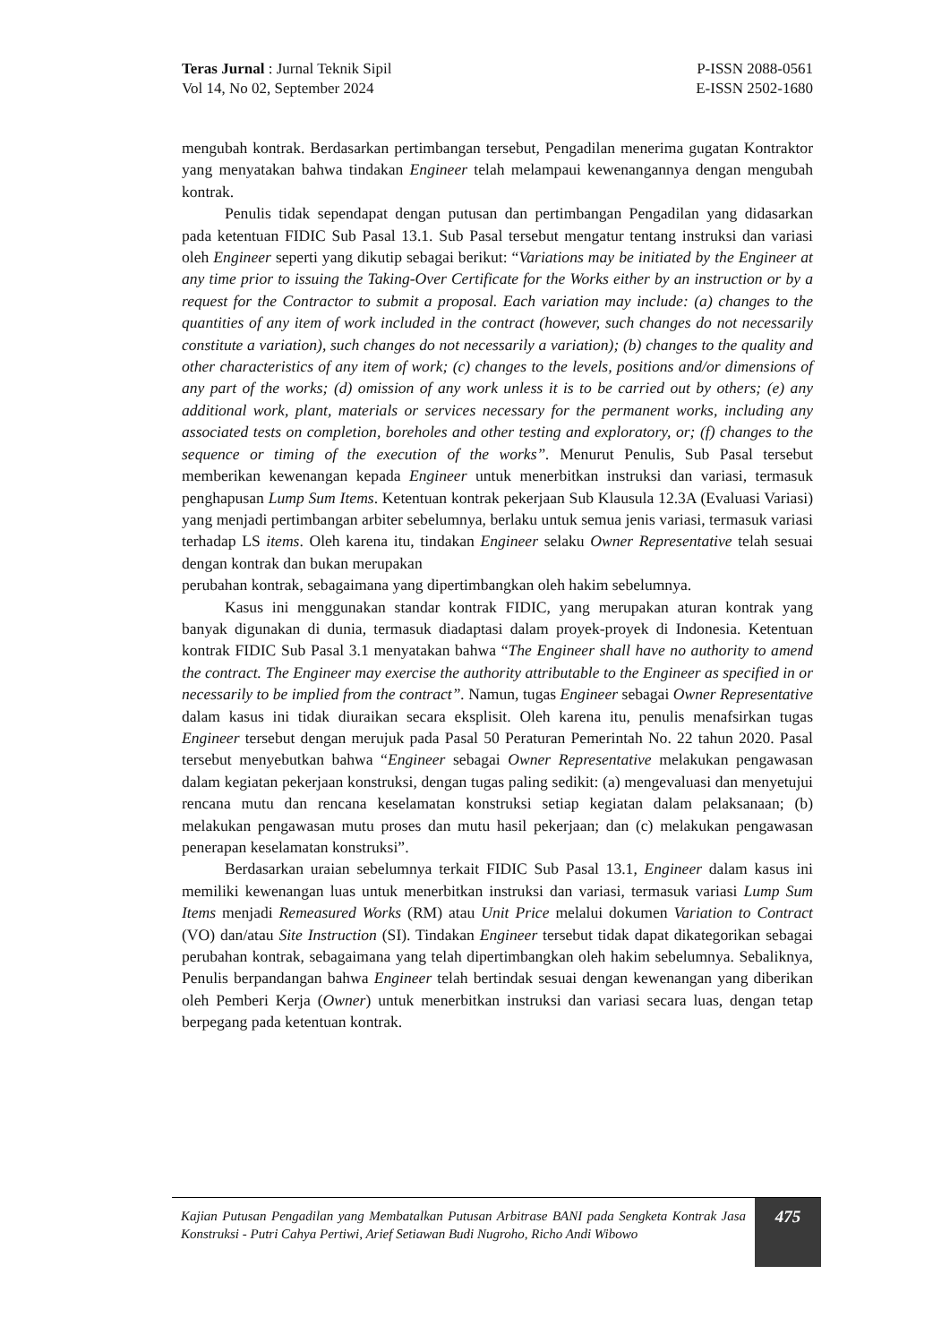Teras Jurnal : Jurnal Teknik Sipil
Vol 14, No 02, September 2024
P-ISSN 2088-0561
E-ISSN 2502-1680
mengubah kontrak. Berdasarkan pertimbangan tersebut, Pengadilan menerima gugatan Kontraktor yang menyatakan bahwa tindakan Engineer telah melampaui kewenangannya dengan mengubah kontrak.
Penulis tidak sependapat dengan putusan dan pertimbangan Pengadilan yang didasarkan pada ketentuan FIDIC Sub Pasal 13.1. Sub Pasal tersebut mengatur tentang instruksi dan variasi oleh Engineer seperti yang dikutip sebagai berikut: “Variations may be initiated by the Engineer at any time prior to issuing the Taking-Over Certificate for the Works either by an instruction or by a request for the Contractor to submit a proposal. Each variation may include: (a) changes to the quantities of any item of work included in the contract (however, such changes do not necessarily constitute a variation), such changes do not necessarily a variation); (b) changes to the quality and other characteristics of any item of work; (c) changes to the levels, positions and/or dimensions of any part of the works; (d) omission of any work unless it is to be carried out by others; (e) any additional work, plant, materials or services necessary for the permanent works, including any associated tests on completion, boreholes and other testing and exploratory, or; (f) changes to the sequence or timing of the execution of the works”. Menurut Penulis, Sub Pasal tersebut memberikan kewenangan kepada Engineer untuk menerbitkan instruksi dan variasi, termasuk penghapusan Lump Sum Items. Ketentuan kontrak pekerjaan Sub Klausula 12.3A (Evaluasi Variasi) yang menjadi pertimbangan arbiter sebelumnya, berlaku untuk semua jenis variasi, termasuk variasi terhadap LS items. Oleh karena itu, tindakan Engineer selaku Owner Representative telah sesuai dengan kontrak dan bukan merupakan
perubahan kontrak, sebagaimana yang dipertimbangkan oleh hakim sebelumnya.
Kasus ini menggunakan standar kontrak FIDIC, yang merupakan aturan kontrak yang banyak digunakan di dunia, termasuk diadaptasi dalam proyek-proyek di Indonesia. Ketentuan kontrak FIDIC Sub Pasal 3.1 menyatakan bahwa “The Engineer shall have no authority to amend the contract. The Engineer may exercise the authority attributable to the Engineer as specified in or necessarily to be implied from the contract”. Namun, tugas Engineer sebagai Owner Representative dalam kasus ini tidak diuraikan secara eksplisit. Oleh karena itu, penulis menafsirkan tugas Engineer tersebut dengan merujuk pada Pasal 50 Peraturan Pemerintah No. 22 tahun 2020. Pasal tersebut menyebutkan bahwa “Engineer sebagai Owner Representative melakukan pengawasan dalam kegiatan pekerjaan konstruksi, dengan tugas paling sedikit: (a) mengevaluasi dan menyetujui rencana mutu dan rencana keselamatan konstruksi setiap kegiatan dalam pelaksanaan; (b) melakukan pengawasan mutu proses dan mutu hasil pekerjaan; dan (c) melakukan pengawasan penerapan keselamatan konstruksi”.
Berdasarkan uraian sebelumnya terkait FIDIC Sub Pasal 13.1, Engineer dalam kasus ini memiliki kewenangan luas untuk menerbitkan instruksi dan variasi, termasuk variasi Lump Sum Items menjadi Remeasured Works (RM) atau Unit Price melalui dokumen Variation to Contract (VO) dan/atau Site Instruction (SI). Tindakan Engineer tersebut tidak dapat dikategorikan sebagai perubahan kontrak, sebagaimana yang telah dipertimbangkan oleh hakim sebelumnya. Sebaliknya, Penulis berpandangan bahwa Engineer telah bertindak sesuai dengan kewenangan yang diberikan oleh Pemberi Kerja (Owner) untuk menerbitkan instruksi dan variasi secara luas, dengan tetap berpegang pada ketentuan kontrak.
Kajian Putusan Pengadilan yang Membatalkan Putusan Arbitrase BANI pada Sengketa Kontrak Jasa Konstruksi - Putri Cahya Pertiwi, Arief Setiawan Budi Nugroho, Richo Andi Wibowo
475